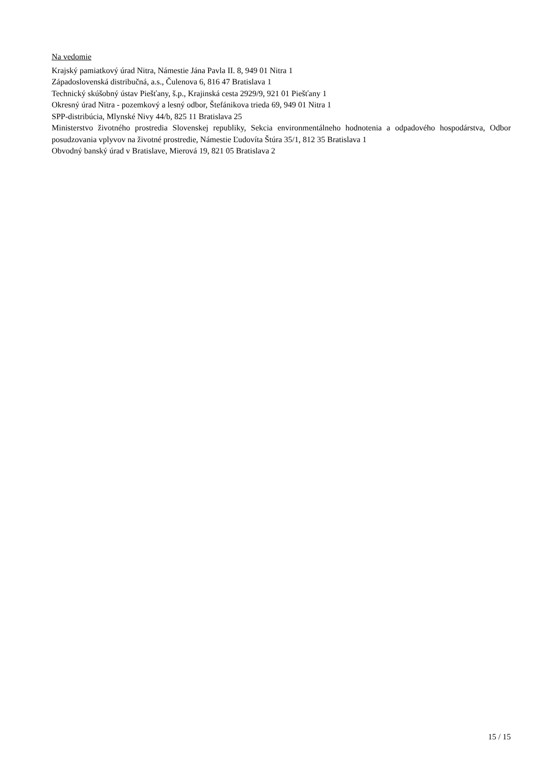Na vedomie
Krajský pamiatkový úrad Nitra, Námestie Jána Pavla II. 8, 949 01 Nitra 1
Západoslovenská distribučná, a.s., Čulenova 6, 816 47 Bratislava 1
Technický skúšobný ústav Piešťany, š.p., Krajinská cesta 2929/9, 921 01 Piešťany 1
Okresný úrad Nitra - pozemkový a lesný odbor, Štefánikova trieda 69, 949 01 Nitra 1
SPP-distribúcia, Mlynské Nivy 44/b, 825 11 Bratislava 25
Ministerstvo životného prostredia Slovenskej republiky, Sekcia environmentálneho hodnotenia a odpadového hospodárstva, Odbor posudzovania vplyvov na životné prostredie, Námestie Ľudovíta Štúra 35/1, 812 35 Bratislava 1
Obvodný banský úrad v Bratislave, Mierová 19, 821 05 Bratislava 2
15 / 15